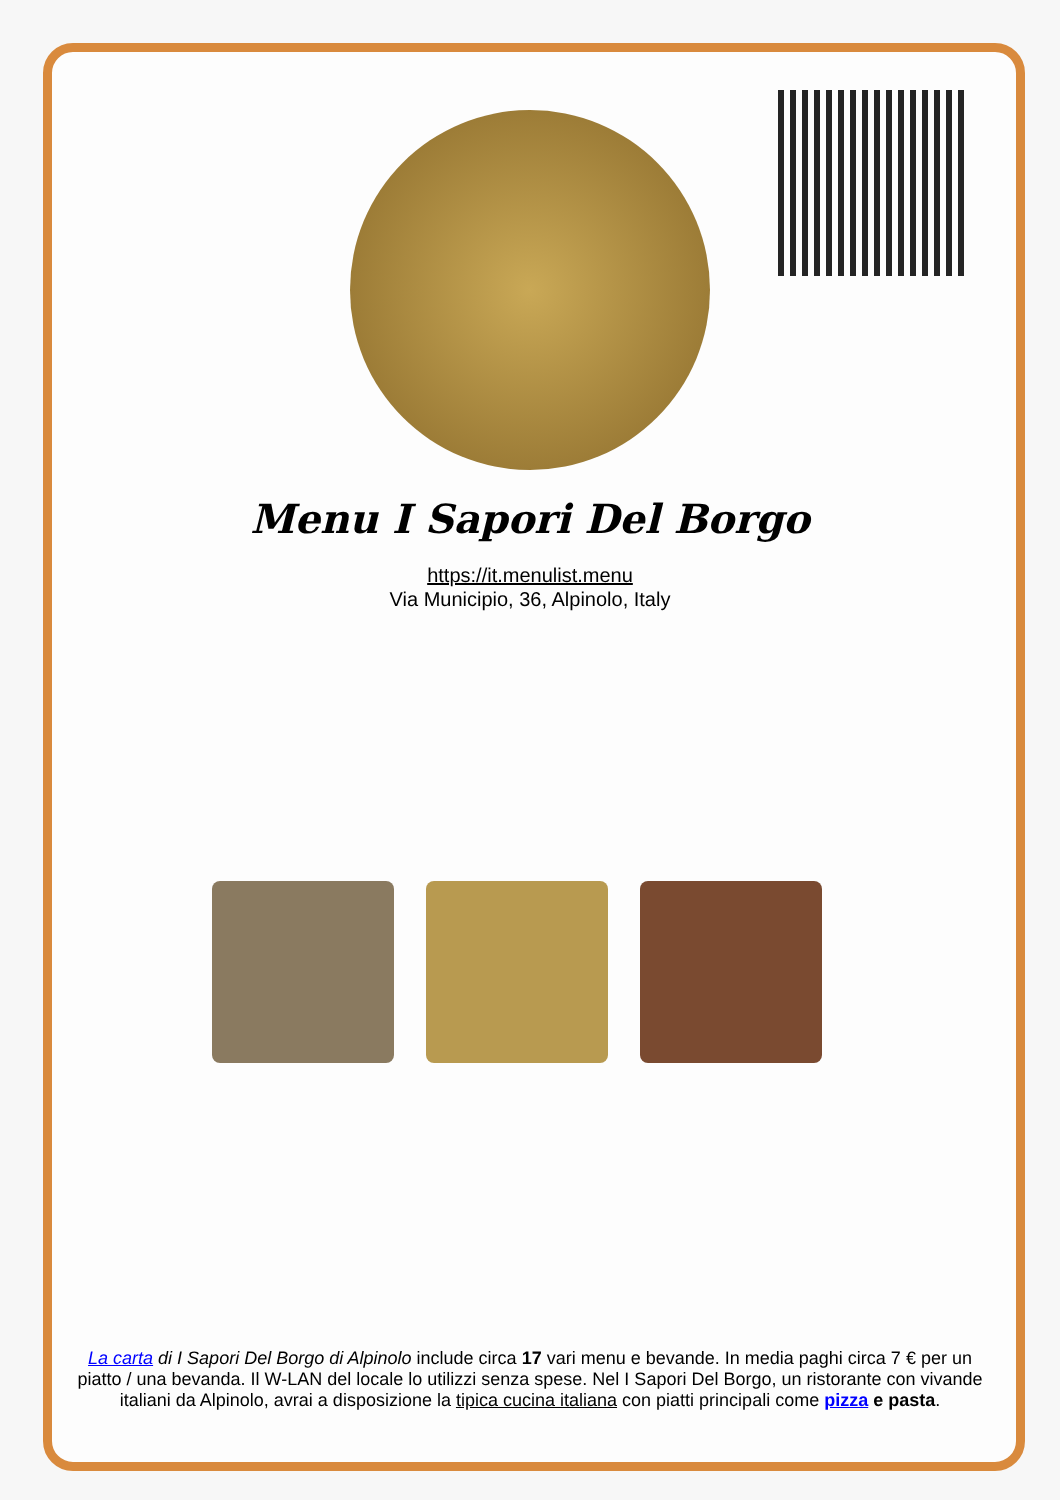Menu I Sapori Del Borgo
https://it.menulist.menu
Via Municipio, 36, Alpinolo, Italy
La carta di I Sapori Del Borgo di Alpinolo include circa 17 vari menu e bevande. In media paghi circa 7 € per un piatto / una bevanda. Il W-LAN del locale lo utilizzi senza spese. Nel I Sapori Del Borgo, un ristorante con vivande italiani da Alpinolo, avrai a disposizione la tipica cucina italiana con piatti principali come pizza e pasta.